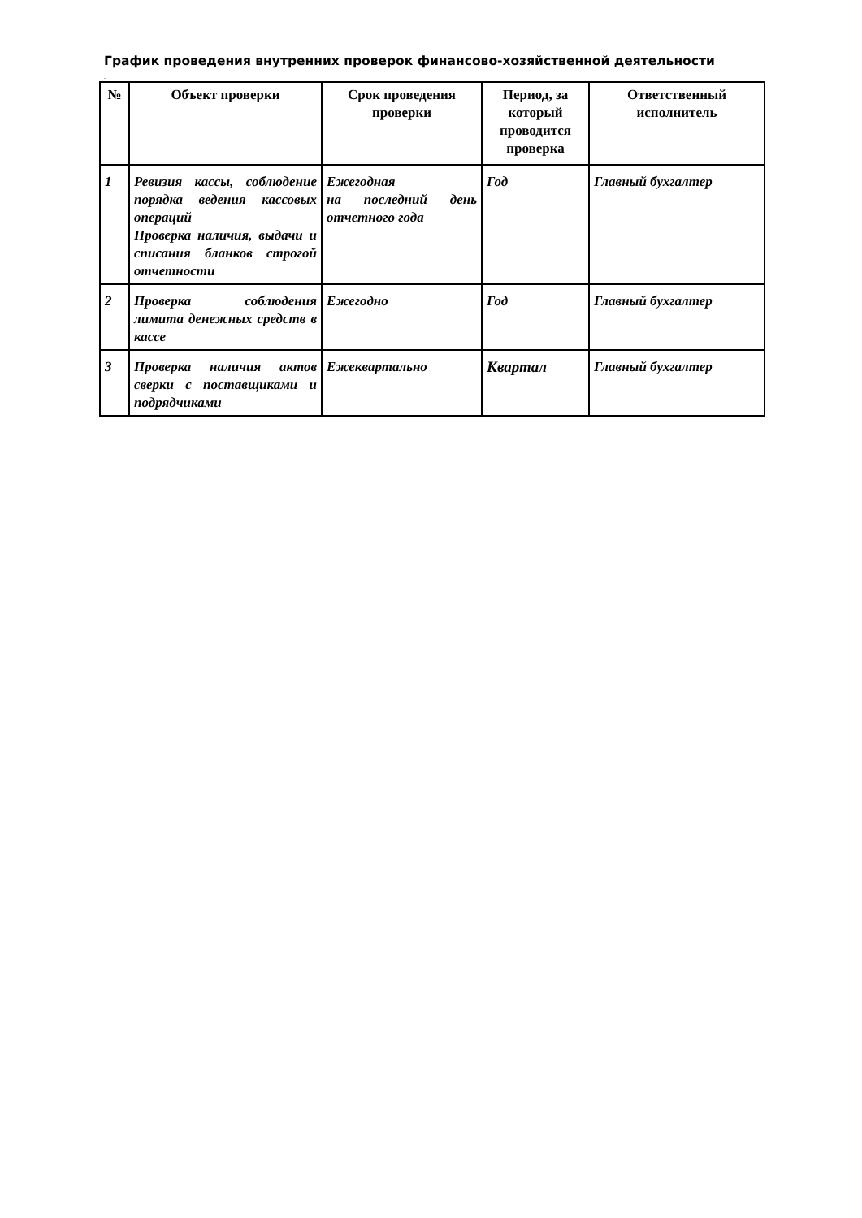График проведения внутренних проверок финансово-хозяйственной деятельности
.
| № | Объект проверки | Срок проведения проверки | Период, за который проводится проверка | Ответственный исполнитель |
| --- | --- | --- | --- | --- |
| 1 | Ревизия кассы, соблюдение порядка ведения кассовых операций Проверка наличия, выдачи и списания бланков строгой отчетности | Ежегодная на последний день отчетного года | Год | Главный бухгалтер |
| 2 | Проверка соблюдения лимита денежных средств в кассе | Ежегодно | Год | Главный бухгалтер |
| 3 | Проверка наличия актов сверки с поставщиками и подрядчиками | Ежеквартально | Квартал | Главный бухгалтер |